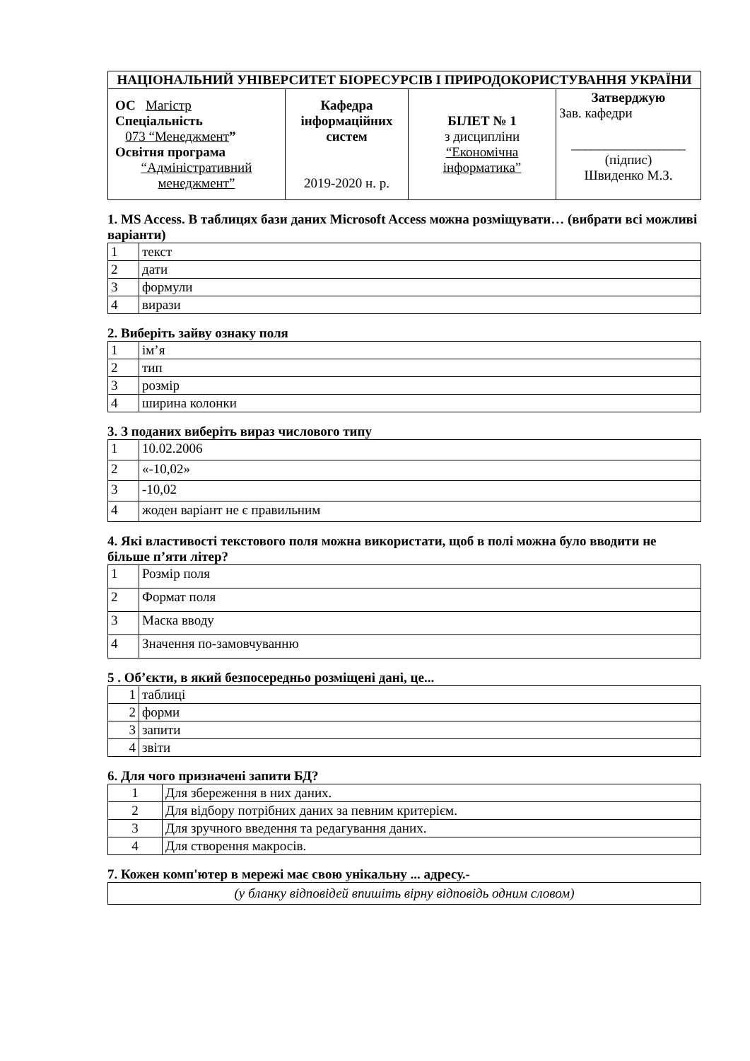| НАЦІОНАЛЬНИЙ УНІВЕРСИТЕТ БІОРЕСУРСІВ І ПРИРОДОКОРИСТУВАННЯ УКРАЇНИ | | | |
| ОС Магістр Спеціальність 073 “Менеджмент ” Освітня програма “Адміністративний менеджмент” | Кафедра інформаційних систем 2019-2020 н. р. | БІЛЕТ № 1 з дисципліни “Економічна інформатика” | Затверджую Зав. кафедри _________________ (підпис) Швиденко М.З. |
1. MS Access. В таблицях бази даних Microsoft Access можна розміщувати… (вибрати всі можливі варіанти)
| 1 | текст |
| 2 | дати |
| 3 | формули |
| 4 | вирази |
2. Виберіть зайву ознаку поля
| 1 | ім’я |
| 2 | тип |
| 3 | розмір |
| 4 | ширина колонки |
3. З поданих виберіть вираз числового типу
| 1 | 10.02.2006 |
| 2 | «-10,02» |
| 3 | -10,02 |
| 4 | жоден варіант не є правильним |
4. Які властивості текстового поля можна використати, щоб в полі можна було вводити не більше п’яти літер?
| 1 | Розмір поля |
| 2 | Формат поля |
| 3 | Маска вводу |
| 4 | Значення по-замовчуванню |
5 . Об’єкти, в який безпосередньо розміщені дані, це...
| 1 | таблиці |
| 2 | форми |
| 3 | запити |
| 4 | звіти |
6. Для чого призначені запити БД?
| 1 | Для збереження в них даних. |
| 2 | Для відбору потрібних даних за певним критерієм. |
| 3 | Для зручного введення та редагування даних. |
| 4 | Для створення макросів. |
7. Кожен комп'ютер в мережі має свою унікальну ... адресу.-
| (у бланку відповідей впишіть вірну відповідь одним словом) |